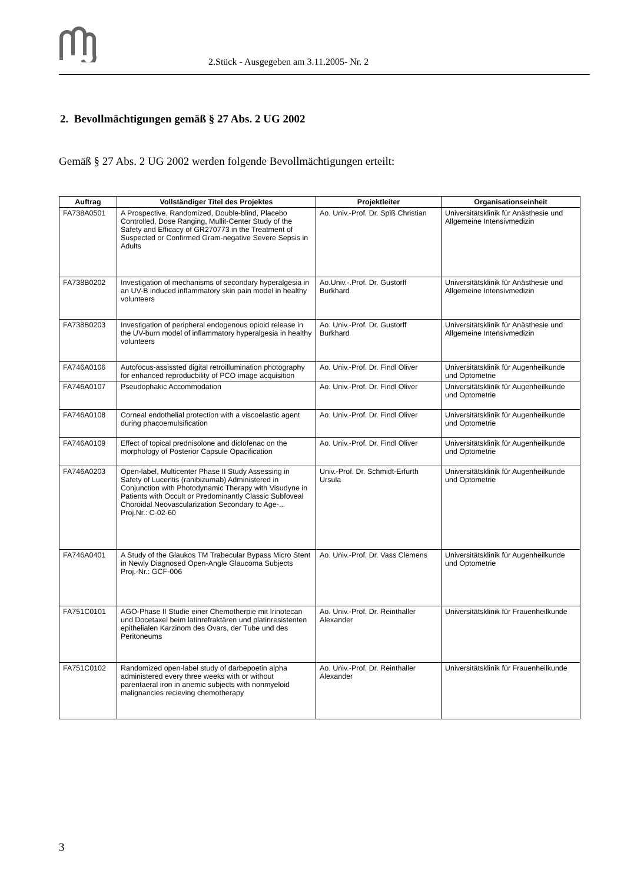2.Stück - Ausgegeben am 3.11.2005- Nr. 2
2. Bevollmächtigungen gemäß § 27 Abs. 2 UG 2002
Gemäß § 27 Abs. 2 UG 2002 werden folgende Bevollmächtigungen erteilt:
| Auftrag | Vollständiger Titel des Projektes | Projektleiter | Organisationseinheit |
| --- | --- | --- | --- |
| FA738A0501 | A Prospective, Randomized, Double-blind, Placebo Controlled, Dose Ranging, Mullit-Center Study of the Safety and Efficacy of GR270773 in the Treatment of Suspected or Confirmed Gram-negative Severe Sepsis in Adults | Ao. Univ.-Prof. Dr. Spiß Christian | Universitätsklinik für Anästhesie und Allgemeine Intensivmedizin |
| FA738B0202 | Investigation of mechanisms of secondary hyperalgesia in an UV-B induced inflammatory skin pain model in healthy volunteers | Ao.Univ.-.Prof. Dr. Gustorff Burkhard | Universitätsklinik für Anästhesie und Allgemeine Intensivmedizin |
| FA738B0203 | Investigation of peripheral endogenous opioid release in the UV-burn model of inflammatory hyperalgesia in healthy volunteers | Ao. Univ.-Prof. Dr. Gustorff Burkhard | Universitätsklinik für Anästhesie und Allgemeine Intensivmedizin |
| FA746A0106 | Autofocus-assissted digital retroillumination photography for enhanced reproducbility of PCO image acquisition | Ao. Univ.-Prof. Dr. Findl Oliver | Universitätsklinik für Augenheilkunde und Optometrie |
| FA746A0107 | Pseudophakic Accommodation | Ao. Univ.-Prof. Dr. Findl Oliver | Universitätsklinik für Augenheilkunde und Optometrie |
| FA746A0108 | Corneal endothelial protection with a viscoelastic agent during phacoemulsification | Ao. Univ.-Prof. Dr. Findl Oliver | Universitätsklinik für Augenheilkunde und Optometrie |
| FA746A0109 | Effect of topical prednisolone and diclofenac on the morphology of Posterior Capsule Opacification | Ao. Univ.-Prof. Dr. Findl Oliver | Universitätsklinik für Augenheilkunde und Optometrie |
| FA746A0203 | Open-label, Multicenter Phase II Study Assessing in Safety of Lucentis (ranibizumab) Administered in Conjunction with Photodynamic Therapy with Visudyne in Patients with Occult or Predominantly Classic Subfoveal Choroidal Neovascularization Secondary to Age-... Proj.Nr.: C-02-60 | Univ.-Prof. Dr. Schmidt-Erfurth Ursula | Universitätsklinik für Augenheilkunde und Optometrie |
| FA746A0401 | A Study of the Glaukos TM Trabecular Bypass Micro Stent in Newly Diagnosed Open-Angle Glaucoma Subjects Proj.-Nr.: GCF-006 | Ao. Univ.-Prof. Dr. Vass Clemens | Universitätsklinik für Augenheilkunde und Optometrie |
| FA751C0101 | AGO-Phase II Studie einer Chemotherpie mit Irinotecan und Docetaxel beim latinrefraktären und platinresistenten epithelialen Karzinom des Ovars, der Tube und des Peritoneums | Ao. Univ.-Prof. Dr. Reinthaller Alexander | Universitätsklinik für Frauenheilkunde |
| FA751C0102 | Randomized open-label study of darbepoetin alpha administered every three weeks with or without parentaeral iron in anemic subjects with nonmyeloid malignancies recieving chemotherapy | Ao. Univ.-Prof. Dr. Reinthaller Alexander | Universitätsklinik für Frauenheilkunde |
3